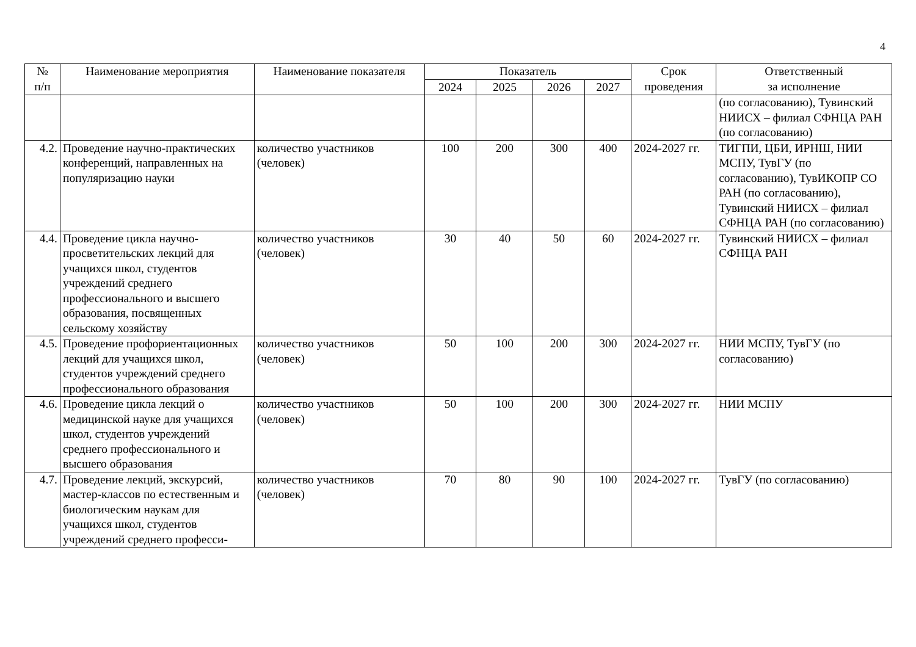4
| № п/п | Наименование мероприятия | Наименование показателя | Показатель | | | | Срок проведения | Ответственный за исполнение |
| --- | --- | --- | --- | --- | --- | --- | --- | --- |
| | | | 2024 | 2025 | 2026 | 2027 | | |
| | | | | | | | | (по согласованию), Тувинский НИИСХ – филиал СФНЦА РАН (по согласованию) |
| 4.2. | Проведение научно-практических конференций, направленных на популяризацию науки | количество участников (человек) | 100 | 200 | 300 | 400 | 2024-2027 гг. | ТИГПИ, ЦБИ, ИРНШ, НИИ МСПУ, ТувГУ (по согласованию), ТувИКОПР СО РАН (по согласованию), Тувинский НИИСХ – филиал СФНЦА РАН (по согласованию) |
| 4.4. | Проведение цикла научно-просветительских лекций для учащихся школ, студентов учреждений среднего профессионального и высшего образования, посвященных сельскому хозяйству | количество участников (человек) | 30 | 40 | 50 | 60 | 2024-2027 гг. | Тувинский НИИСХ – филиал СФНЦА РАН |
| 4.5. | Проведение профориентационных лекций для учащихся школ, студентов учреждений среднего профессионального образования | количество участников (человек) | 50 | 100 | 200 | 300 | 2024-2027 гг. | НИИ МСПУ, ТувГУ (по согласованию) |
| 4.6. | Проведение цикла лекций о медицинской науке для учащихся школ, студентов учреждений среднего профессионального и высшего образования | количество участников (человек) | 50 | 100 | 200 | 300 | 2024-2027 гг. | НИИ МСПУ |
| 4.7. | Проведение лекций, экскурсий, мастер-классов по естественным и биологическим наукам для учащихся школ, студентов учреждений среднего професси- | количество участников (человек) | 70 | 80 | 90 | 100 | 2024-2027 гг. | ТувГУ (по согласованию) |